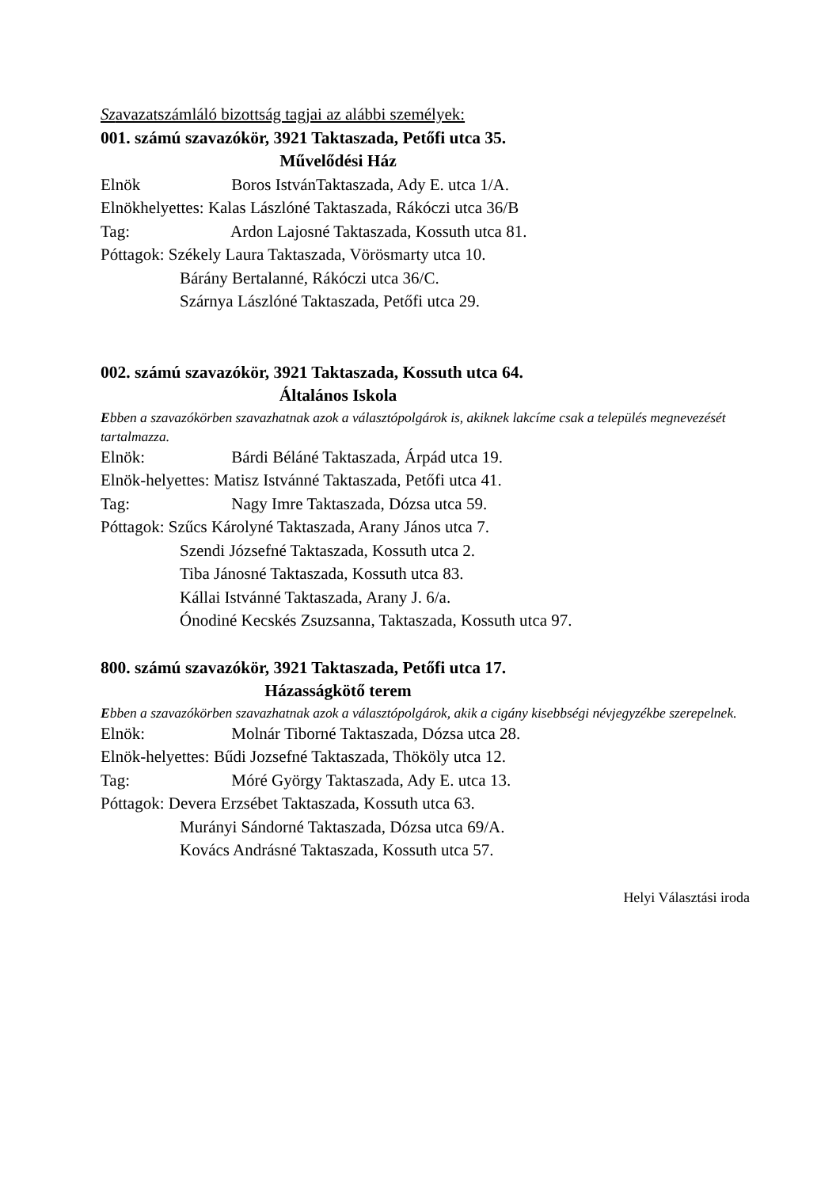Szavazatszámláló bizottság tagjai az alábbi személyek:
001. számú szavazókör, 3921 Taktaszada, Petőfi utca 35.
Művelődési Ház
Elnök Boros IstvánTaktaszada, Ady E. utca 1/A.
Elnökhelyettes: Kalas Lászlóné Taktaszada, Rákóczi utca 36/B
Tag: Ardon Lajosné Taktaszada, Kossuth utca 81.
Póttagok: Székely Laura Taktaszada, Vörösmarty utca 10.
Bárány Bertalanné, Rákóczi utca 36/C.
Szárnya Lászlóné Taktaszada, Petőfi utca 29.
002. számú szavazókör, 3921 Taktaszada, Kossuth utca 64.
Általános Iskola
Ebben a szavazókörben szavazhatnak azok a választópolgárok is, akiknek lakcíme csak a település megnevezését tartalmazza.
Elnök: Bárdi Béláné Taktaszada, Árpád utca 19.
Elnök-helyettes: Matisz Istvánné Taktaszada, Petőfi utca 41.
Tag: Nagy Imre Taktaszada, Dózsa utca 59.
Póttagok: Szűcs Károlyné Taktaszada, Arany János utca 7.
Szendi Józsefné Taktaszada, Kossuth utca 2.
Tiba Jánosné Taktaszada, Kossuth utca 83.
Kállai Istvánné Taktaszada, Arany J. 6/a.
Ónodiné Kecskés Zsuzsanna, Taktaszada, Kossuth utca 97.
800. számú szavazókör, 3921 Taktaszada, Petőfi utca 17.
Házasságkötő terem
Ebben a szavazókörben szavazhatnak azok a választópolgárok, akik a cigány kisebbségi névjegyzékbe szerepelnek.
Elnök: Molnár Tiborné Taktaszada, Dózsa utca 28.
Elnök-helyettes: Bűdi Jozsefné Taktaszada, Thököly utca 12.
Tag: Móré György Taktaszada, Ady E. utca 13.
Póttagok: Devera Erzsébet Taktaszada, Kossuth utca 63.
Murányi Sándorné Taktaszada, Dózsa utca 69/A.
Kovács Andrásné Taktaszada, Kossuth utca 57.
Helyi Választási iroda